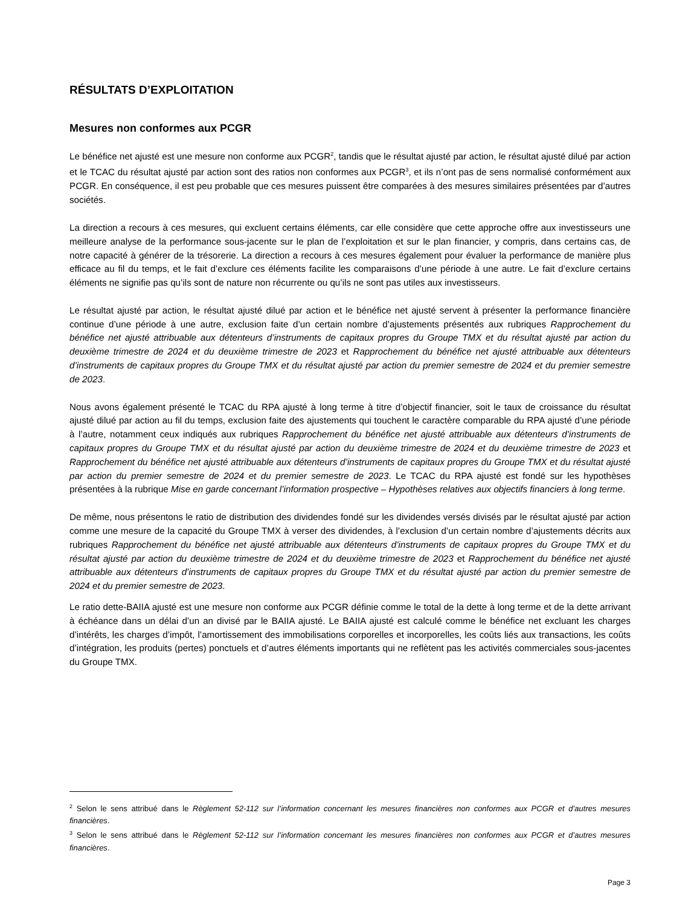RÉSULTATS D’EXPLOITATION
Mesures non conformes aux PCGR
Le bénéfice net ajusté est une mesure non conforme aux PCGR<sup>2</sup>, tandis que le résultat ajusté par action, le résultat ajusté dilué par action et le TCAC du résultat ajusté par action sont des ratios non conformes aux PCGR<sup>3</sup>, et ils n’ont pas de sens normalisé conformément aux PCGR. En conséquence, il est peu probable que ces mesures puissent être comparées à des mesures similaires présentées par d’autres sociétés.
La direction a recours à ces mesures, qui excluent certains éléments, car elle considère que cette approche offre aux investisseurs une meilleure analyse de la performance sous-jacente sur le plan de l’exploitation et sur le plan financier, y compris, dans certains cas, de notre capacité à générer de la trésorerie. La direction a recours à ces mesures également pour évaluer la performance de manière plus efficace au fil du temps, et le fait d’exclure ces éléments facilite les comparaisons d’une période à une autre. Le fait d’exclure certains éléments ne signifie pas qu’ils sont de nature non récurrente ou qu’ils ne sont pas utiles aux investisseurs.
Le résultat ajusté par action, le résultat ajusté dilué par action et le bénéfice net ajusté servent à présenter la performance financière continue d’une période à une autre, exclusion faite d’un certain nombre d’ajustements présentés aux rubriques Rapprochement du bénéfice net ajusté attribuable aux détenteurs d’instruments de capitaux propres du Groupe TMX et du résultat ajusté par action du deuxième trimestre de 2024 et du deuxième trimestre de 2023 et Rapprochement du bénéfice net ajusté attribuable aux détenteurs d’instruments de capitaux propres du Groupe TMX et du résultat ajusté par action du premier semestre de 2024 et du premier semestre de 2023.
Nous avons également présenté le TCAC du RPA ajusté à long terme à titre d’objectif financier, soit le taux de croissance du résultat ajusté dilué par action au fil du temps, exclusion faite des ajustements qui touchent le caractère comparable du RPA ajusté d’une période à l’autre, notamment ceux indiqués aux rubriques Rapprochement du bénéfice net ajusté attribuable aux détenteurs d’instruments de capitaux propres du Groupe TMX et du résultat ajusté par action du deuxième trimestre de 2024 et du deuxième trimestre de 2023 et Rapprochement du bénéfice net ajusté attribuable aux détenteurs d’instruments de capitaux propres du Groupe TMX et du résultat ajusté par action du premier semestre de 2024 et du premier semestre de 2023. Le TCAC du RPA ajusté est fondé sur les hypothèses présentées à la rubrique Mise en garde concernant l’information prospective – Hypothèses relatives aux objectifs financiers à long terme.
De même, nous présentons le ratio de distribution des dividendes fondé sur les dividendes versés divisés par le résultat ajusté par action comme une mesure de la capacité du Groupe TMX à verser des dividendes, à l’exclusion d’un certain nombre d’ajustements décrits aux rubriques Rapprochement du bénéfice net ajusté attribuable aux détenteurs d’instruments de capitaux propres du Groupe TMX et du résultat ajusté par action du deuxième trimestre de 2024 et du deuxième trimestre de 2023 et Rapprochement du bénéfice net ajusté attribuable aux détenteurs d’instruments de capitaux propres du Groupe TMX et du résultat ajusté par action du premier semestre de 2024 et du premier semestre de 2023.
Le ratio dette-BAIIA ajusté est une mesure non conforme aux PCGR définie comme le total de la dette à long terme et de la dette arrivant à échéance dans un délai d’un an divisé par le BAIIA ajusté. Le BAIIA ajusté est calculé comme le bénéfice net excluant les charges d’intérêts, les charges d’impôt, l’amortissement des immobilisations corporelles et incorporelles, les coûts liés aux transactions, les coûts d’intégration, les produits (pertes) ponctuels et d’autres éléments importants qui ne reflètent pas les activités commerciales sous-jacentes du Groupe TMX.
<sup>2</sup> Selon le sens attribué dans le Règlement 52-112 sur l’information concernant les mesures financières non conformes aux PCGR et d’autres mesures financières.
<sup>3</sup> Selon le sens attribué dans le Règlement 52-112 sur l’information concernant les mesures financières non conformes aux PCGR et d’autres mesures financières.
Page 3